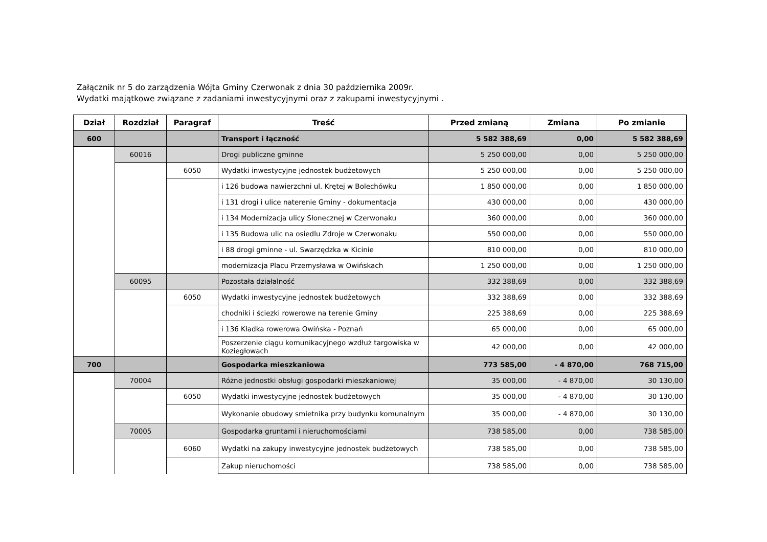Załącznik nr 5 do zarządzenia Wójta Gminy Czerwonak z dnia 30 października 2009r.
Wydatki majątkowe związane z zadaniami inwestycyjnymi oraz z zakupami inwestycyjnymi .
| Dział | Rozdział | Paragraf | Treść | Przed zmianą | Zmiana | Po zmianie |
| --- | --- | --- | --- | --- | --- | --- |
| 600 | | | Transport i łączność | 5 582 388,69 | 0,00 | 5 582 388,69 |
| | 60016 | | Drogi publiczne gminne | 5 250 000,00 | 0,00 | 5 250 000,00 |
| | | 6050 | Wydatki inwestycyjne jednostek budżetowych | 5 250 000,00 | 0,00 | 5 250 000,00 |
| | | | i 126 budowa nawierzchni ul. Krętej w Bolechówku | 1 850 000,00 | 0,00 | 1 850 000,00 |
| | | | i 131 drogi i ulice naterenie Gminy - dokumentacja | 430 000,00 | 0,00 | 430 000,00 |
| | | | i 134 Modernizacja ulicy Słonecznej w Czerwonaku | 360 000,00 | 0,00 | 360 000,00 |
| | | | i 135 Budowa ulic na osiedlu Zdroje w Czerwonaku | 550 000,00 | 0,00 | 550 000,00 |
| | | | i 88 drogi gminne - ul. Swarzędzka w Kicinie | 810 000,00 | 0,00 | 810 000,00 |
| | | | modernizacja Placu Przemysława w Owińskach | 1 250 000,00 | 0,00 | 1 250 000,00 |
| | 60095 | | Pozostała działalność | 332 388,69 | 0,00 | 332 388,69 |
| | | 6050 | Wydatki inwestycyjne jednostek budżetowych | 332 388,69 | 0,00 | 332 388,69 |
| | | | chodniki i ściezki rowerowe na terenie Gminy | 225 388,69 | 0,00 | 225 388,69 |
| | | | i 136 Kładka rowerowa Owińska - Poznań | 65 000,00 | 0,00 | 65 000,00 |
| | | | Poszerzenie ciągu komunikacyjnego wzdłuż targowiska w Koziegłowach | 42 000,00 | 0,00 | 42 000,00 |
| 700 | | | Gospodarka mieszkaniowa | 773 585,00 | - 4 870,00 | 768 715,00 |
| | 70004 | | Różne jednostki obsługi gospodarki mieszkaniowej | 35 000,00 | - 4 870,00 | 30 130,00 |
| | | 6050 | Wydatki inwestycyjne jednostek budżetowych | 35 000,00 | - 4 870,00 | 30 130,00 |
| | | | Wykonanie obudowy smietnika przy budynku komunalnym | 35 000,00 | - 4 870,00 | 30 130,00 |
| | 70005 | | Gospodarka gruntami i nieruchomościami | 738 585,00 | 0,00 | 738 585,00 |
| | | 6060 | Wydatki na zakupy inwestycyjne jednostek budżetowych | 738 585,00 | 0,00 | 738 585,00 |
| | | | Zakup nieruchomości | 738 585,00 | 0,00 | 738 585,00 |